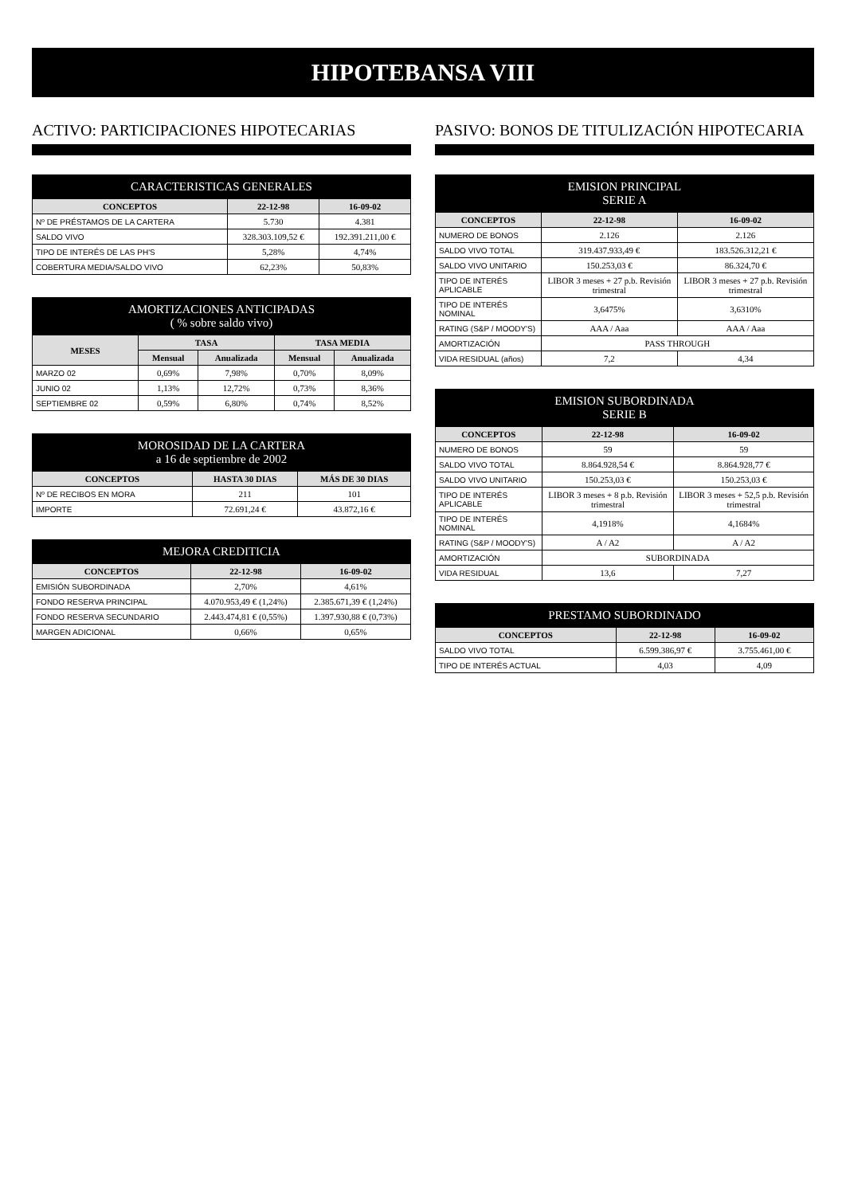HIPOTEBANSA VIII
ACTIVO: PARTICIPACIONES HIPOTECARIAS
| CARACTERISTICAS GENERALES | | |
| --- | --- | --- |
| CONCEPTOS | 22-12-98 | 16-09-02 |
| Nº DE PRÉSTAMOS DE LA CARTERA | 5.730 | 4.381 |
| SALDO VIVO | 328.303.109,52 € | 192.391.211,00 € |
| TIPO DE INTERÉS DE LAS PH'S | 5,28% | 4,74% |
| COBERTURA MEDIA/SALDO VIVO | 62,23% | 50,83% |
| AMORTIZACIONES ANTICIPADAS ( % sobre saldo vivo) | | | | |
| --- | --- | --- | --- | --- |
| MESES | TASA | | TASA MEDIA | |
| | Mensual | Anualizada | Mensual | Anualizada |
| MARZO 02 | 0,69% | 7,98% | 0,70% | 8,09% |
| JUNIO 02 | 1,13% | 12,72% | 0,73% | 8,36% |
| SEPTIEMBRE 02 | 0,59% | 6,80% | 0,74% | 8,52% |
| MOROSIDAD DE LA CARTERA a 16 de septiembre de 2002 | | |
| --- | --- | --- |
| CONCEPTOS | HASTA 30 DIAS | MÁS DE 30 DIAS |
| Nº DE RECIBOS EN MORA | 211 | 101 |
| IMPORTE | 72.691,24 € | 43.872,16 € |
| MEJORA CREDITICIA | | |
| --- | --- | --- |
| CONCEPTOS | 22-12-98 | 16-09-02 |
| EMISIÓN SUBORDINADA | 2,70% | 4,61% |
| FONDO RESERVA PRINCIPAL | 4.070.953,49 € (1,24%) | 2.385.671,39 € (1,24%) |
| FONDO RESERVA SECUNDARIO | 2.443.474,81 € (0,55%) | 1.397.930,88 € (0,73%) |
| MARGEN ADICIONAL | 0,66% | 0,65% |
PASIVO: BONOS DE TITULIZACIÓN HIPOTECARIA
| EMISION PRINCIPAL SERIE A | | |
| --- | --- | --- |
| CONCEPTOS | 22-12-98 | 16-09-02 |
| NUMERO DE BONOS | 2.126 | 2.126 |
| SALDO VIVO TOTAL | 319.437.933,49 € | 183.526.312,21 € |
| SALDO VIVO UNITARIO | 150.253,03 € | 86.324,70 € |
| TIPO DE INTERÉS APLICABLE | LIBOR 3 meses + 27 p.b. Revisión trimestral | LIBOR 3 meses + 27 p.b. Revisión trimestral |
| TIPO DE INTERÉS NOMINAL | 3,6475% | 3,6310% |
| RATING (S&P / MOODY'S) | AAA / Aaa | AAA / Aaa |
| AMORTIZACIÓN | PASS THROUGH | |
| VIDA RESIDUAL (años) | 7,2 | 4,34 |
| EMISION SUBORDINADA SERIE B | | |
| --- | --- | --- |
| CONCEPTOS | 22-12-98 | 16-09-02 |
| NUMERO DE BONOS | 59 | 59 |
| SALDO VIVO TOTAL | 8.864.928,54 € | 8.864.928,77 € |
| SALDO VIVO UNITARIO | 150.253,03 € | 150.253,03 € |
| TIPO DE INTERÉS APLICABLE | LIBOR 3 meses + 8 p.b. Revisión trimestral | LIBOR 3 meses + 52,5 p.b. Revisión trimestral |
| TIPO DE INTERÉS NOMINAL | 4,1918% | 4,1684% |
| RATING (S&P / MOODY'S) | A / A2 | A / A2 |
| AMORTIZACIÓN | SUBORDINADA | |
| VIDA RESIDUAL | 13,6 | 7,27 |
| PRESTAMO SUBORDINADO | | |
| --- | --- | --- |
| CONCEPTOS | 22-12-98 | 16-09-02 |
| SALDO VIVO TOTAL | 6.599.386,97 € | 3.755.461,00 € |
| TIPO DE INTERÉS ACTUAL | 4,03 | 4,09 |